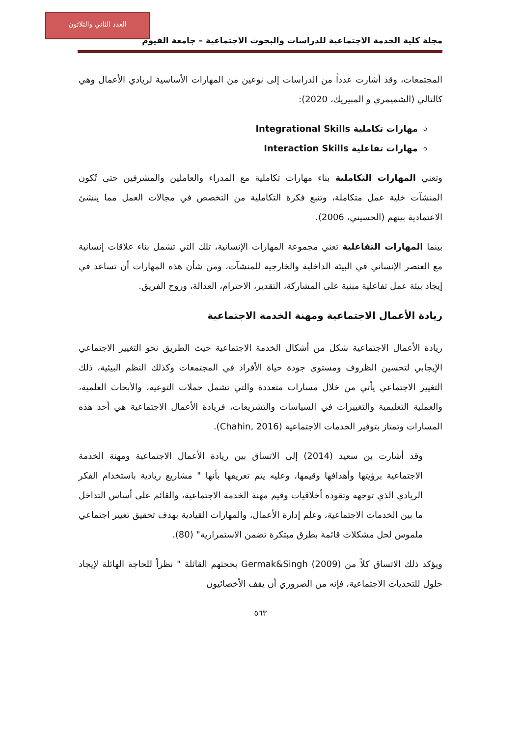العدد الثاني والثلاثون
مجلة كلية الخدمة الاجتماعية للدراسات والبحوث الاجتماعية – جامعة الفيوم
المجتمعات، وقد أشارت عدداً من الدراسات إلى نوعين من المهارات الأساسية لريادي الأعمال وهي كالتالي (الشميمري و المبيريك، 2020):
مهارات تكاملية Integrational Skills
مهارات تفاعلية Interaction Skills
وتعني المهارات التكاملية بناء مهارات تكاملية مع المدراء والعاملين والمشرفين حتى تُكون المنشآت خلية عمل متكاملة، وتنبع فكرة التكاملية من التخصص في مجالات العمل مما ينشئ الاعتمادية بينهم (الحسيني، 2006).
بينما المهارات التفاعلية تعني مجموعة المهارات الإنسانية، تلك التي تشمل بناء علاقات إنسانية مع العنصر الإنساني في البيئة الداخلية والخارجية للمنشآت، ومن شأن هذه المهارات أن تساعد في إيجاد بيئة عمل تفاعلية مبنية على المشاركة، التقدير، الاحترام، العدالة، وروح الفريق.
ريادة الأعمال الاجتماعية ومهنة الخدمة الاجتماعية
ريادة الأعمال الاجتماعية شكل من أشكال الخدمة الاجتماعية حيث الطريق نحو التغيير الاجتماعي الإيجابي لتحسين الظروف ومستوى جودة حياة الأفراد في المجتمعات وكذلك النظم البيئية، ذلك التغيير الاجتماعي يأتي من خلال مسارات متعددة والتي تشمل حملات التوعية، والأبحاث العلمية، والعملية التعليمية والتغييرات في السياسات والتشريعات، فريادة الأعمال الاجتماعية هي أحد هذه المسارات وتمتاز بتوفير الخدمات الاجتماعية (Chahin, 2016).
وقد أشارت بن سعيد (2014) إلى الاتساق بين ريادة الأعمال الاجتماعية ومهنة الخدمة الاجتماعية برؤيتها وأهدافها وقيمها، وعليه يتم تعريفها بأنها " مشاريع ريادية باستخدام الفكر الريادي الذي توجهه وتقوده أخلاقيات وقيم مهنة الخدمة الاجتماعية، والقائم على أساس التداخل ما بين الخدمات الاجتماعية، وعلم إدارة الأعمال، والمهارات القيادية بهدف تحقيق تغيير اجتماعي ملموس لحل مشكلات قائمة بطرق مبتكرة تضمن الاستمرارية" (80).
ويؤكد ذلك الاتساق كلاً من Germak&Singh (2009) بحجتهم القائلة " نظراً للحاجة الهائلة لإيجاد حلول للتحديات الاجتماعية، فإنه من الضروري أن يقف الأخصائيون
٥٦٣